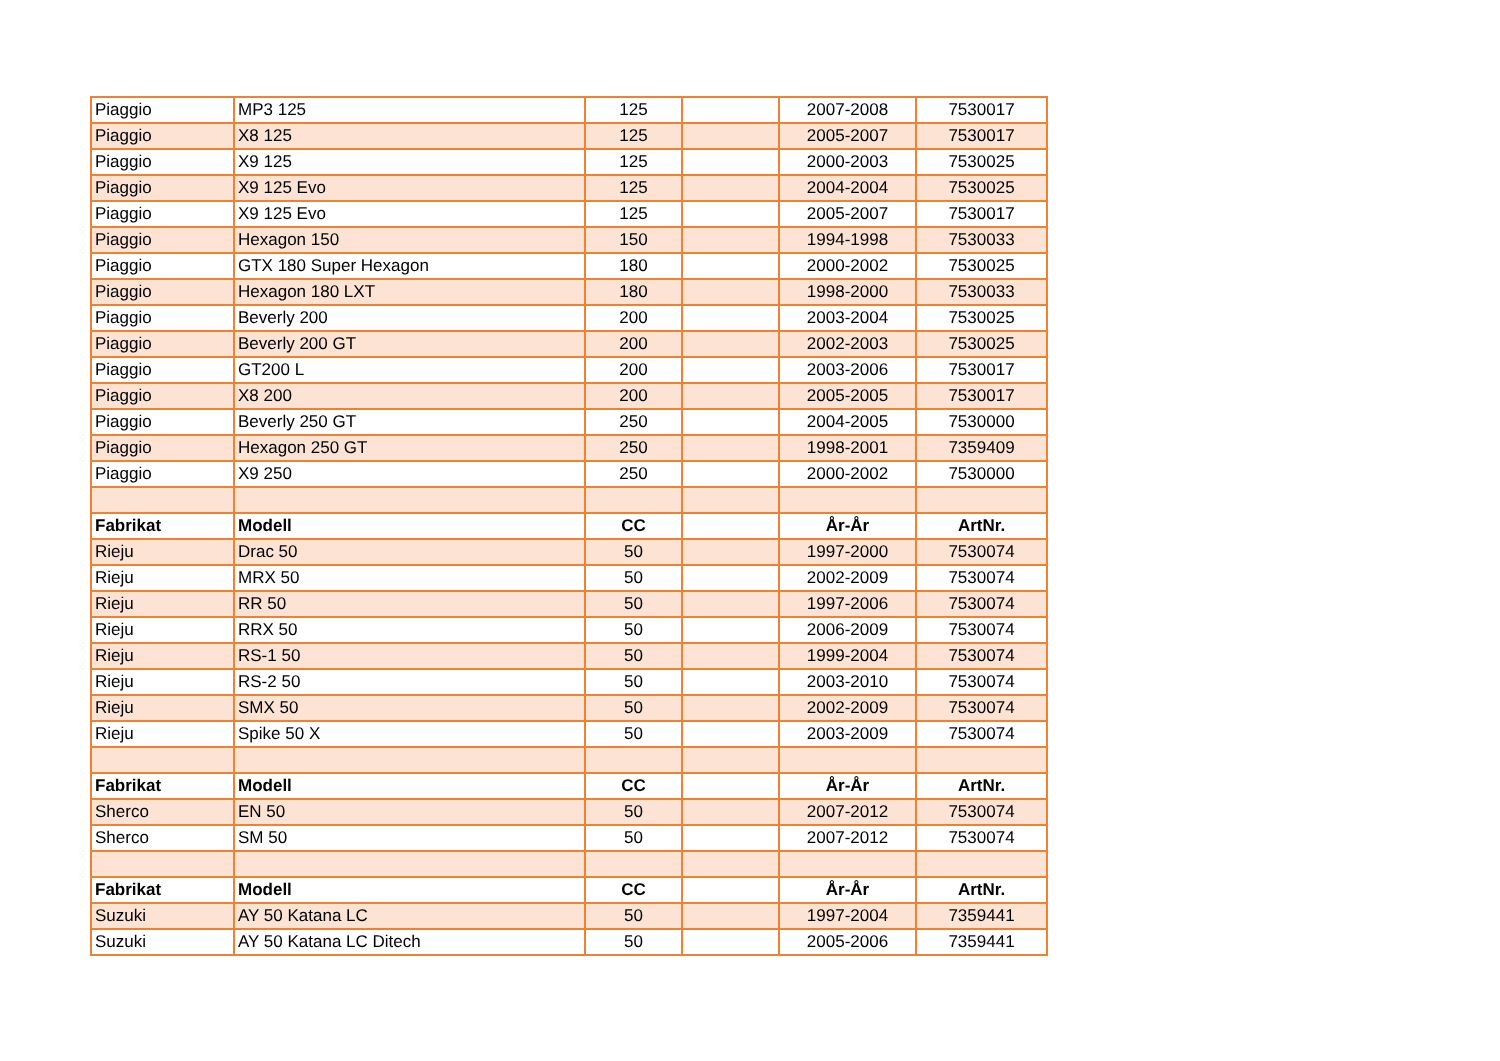| Piaggio | MP3 125 | 125 | | 2007-2008 | 7530017 |
| Piaggio | X8 125 | 125 | | 2005-2007 | 7530017 |
| Piaggio | X9 125 | 125 | | 2000-2003 | 7530025 |
| Piaggio | X9 125 Evo | 125 | | 2004-2004 | 7530025 |
| Piaggio | X9 125 Evo | 125 | | 2005-2007 | 7530017 |
| Piaggio | Hexagon 150 | 150 | | 1994-1998 | 7530033 |
| Piaggio | GTX 180 Super Hexagon | 180 | | 2000-2002 | 7530025 |
| Piaggio | Hexagon 180 LXT | 180 | | 1998-2000 | 7530033 |
| Piaggio | Beverly 200 | 200 | | 2003-2004 | 7530025 |
| Piaggio | Beverly 200 GT | 200 | | 2002-2003 | 7530025 |
| Piaggio | GT200 L | 200 | | 2003-2006 | 7530017 |
| Piaggio | X8 200 | 200 | | 2005-2005 | 7530017 |
| Piaggio | Beverly 250 GT | 250 | | 2004-2005 | 7530000 |
| Piaggio | Hexagon 250 GT | 250 | | 1998-2001 | 7359409 |
| Piaggio | X9 250 | 250 | | 2000-2002 | 7530000 |
| Fabrikat | Modell | CC | | År-År | ArtNr. |
| Rieju | Drac 50 | 50 | | 1997-2000 | 7530074 |
| Rieju | MRX 50 | 50 | | 2002-2009 | 7530074 |
| Rieju | RR 50 | 50 | | 1997-2006 | 7530074 |
| Rieju | RRX 50 | 50 | | 2006-2009 | 7530074 |
| Rieju | RS-1 50 | 50 | | 1999-2004 | 7530074 |
| Rieju | RS-2 50 | 50 | | 2003-2010 | 7530074 |
| Rieju | SMX 50 | 50 | | 2002-2009 | 7530074 |
| Rieju | Spike 50 X | 50 | | 2003-2009 | 7530074 |
| Fabrikat | Modell | CC | | År-År | ArtNr. |
| Sherco | EN 50 | 50 | | 2007-2012 | 7530074 |
| Sherco | SM 50 | 50 | | 2007-2012 | 7530074 |
| Fabrikat | Modell | CC | | År-År | ArtNr. |
| Suzuki | AY 50 Katana LC | 50 | | 1997-2004 | 7359441 |
| Suzuki | AY 50 Katana LC Ditech | 50 | | 2005-2006 | 7359441 |